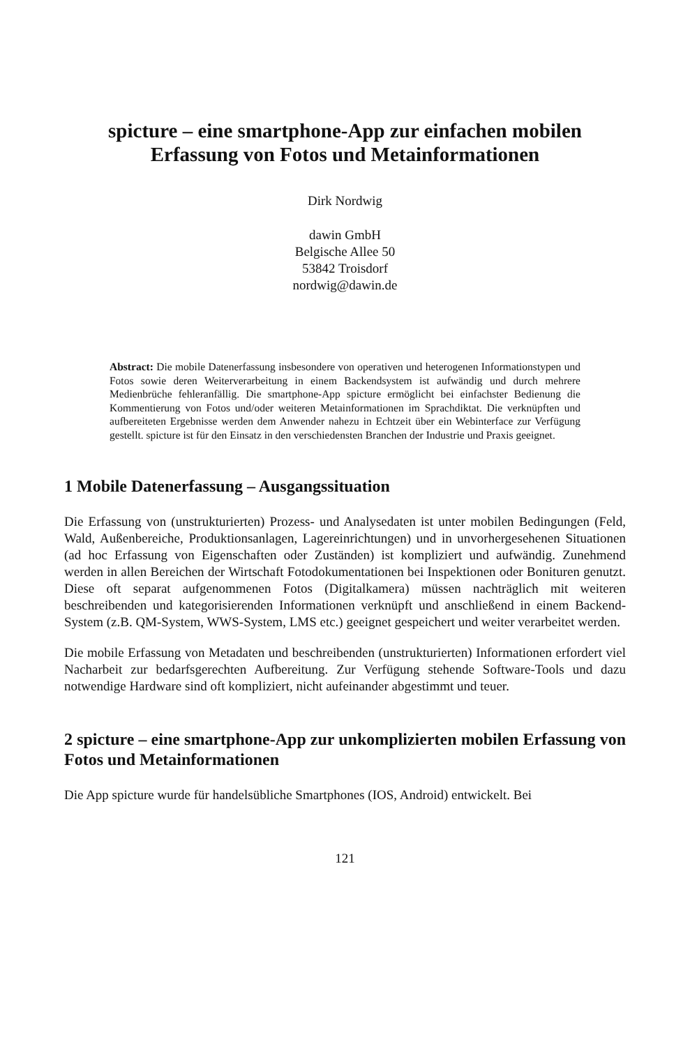spicture – eine smartphone-App zur einfachen mobilen Erfassung von Fotos und Metainformationen
Dirk Nordwig
dawin GmbH
Belgische Allee 50
53842 Troisdorf
nordwig@dawin.de
Abstract: Die mobile Datenerfassung insbesondere von operativen und heterogenen Informationstypen und Fotos sowie deren Weiterverarbeitung in einem Backendsystem ist aufwändig und durch mehrere Medienbrüche fehleranfällig. Die smartphone-App spicture ermöglicht bei einfachster Bedienung die Kommentierung von Fotos und/oder weiteren Metainformationen im Sprachdiktat. Die verknüpften und aufbereiteten Ergebnisse werden dem Anwender nahezu in Echtzeit über ein Webinterface zur Verfügung gestellt. spicture ist für den Einsatz in den verschiedensten Branchen der Industrie und Praxis geeignet.
1 Mobile Datenerfassung – Ausgangssituation
Die Erfassung von (unstrukturierten) Prozess- und Analysedaten ist unter mobilen Bedingungen (Feld, Wald, Außenbereiche, Produktionsanlagen, Lagereinrichtungen) und in unvorhergesehenen Situationen (ad hoc Erfassung von Eigenschaften oder Zuständen) ist kompliziert und aufwändig. Zunehmend werden in allen Bereichen der Wirtschaft Fotodokumentationen bei Inspektionen oder Bonituren genutzt. Diese oft separat aufgenommenen Fotos (Digitalkamera) müssen nachträglich mit weiteren beschreibenden und kategorisierenden Informationen verknüpft und anschließend in einem Backend-System (z.B. QM-System, WWS-System, LMS etc.) geeignet gespeichert und weiter verarbeitet werden.
Die mobile Erfassung von Metadaten und beschreibenden (unstrukturierten) Informationen erfordert viel Nacharbeit zur bedarfsgerechten Aufbereitung. Zur Verfügung stehende Software-Tools und dazu notwendige Hardware sind oft kompliziert, nicht aufeinander abgestimmt und teuer.
2 spicture – eine smartphone-App zur unkomplizierten mobilen Erfassung von Fotos und Metainformationen
Die App spicture wurde für handelsübliche Smartphones (IOS, Android) entwickelt. Bei
121